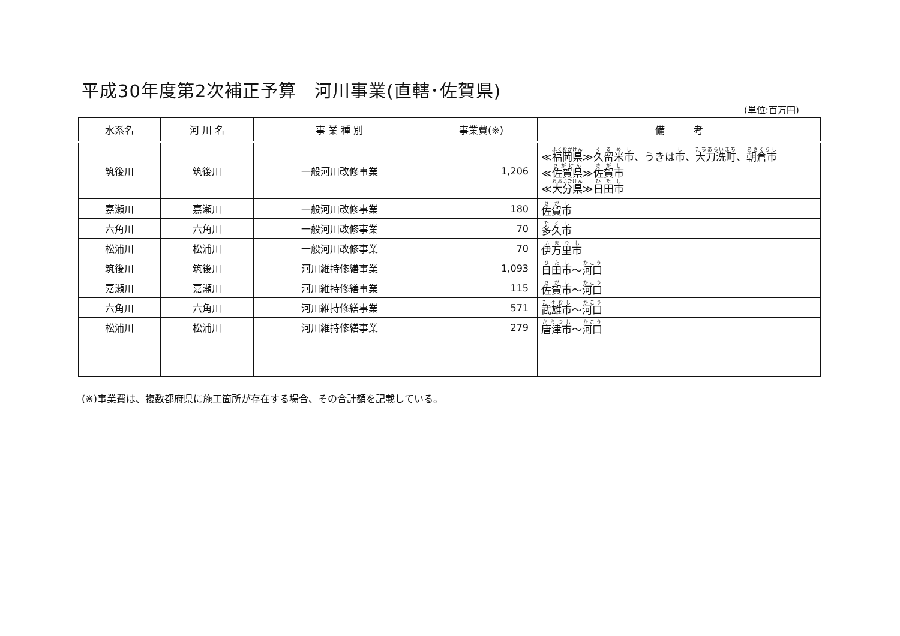平成30年度第2次補正予算　河川事業(直轄･佐賀県)
(単位:百万円)
| 水系名 | 河 川 名 | 事 業 種 別 | 事業費(※) | 備 考 |
| --- | --- | --- | --- | --- |
| 筑後川 | 筑後川 | 一般河川改修事業 | 1,206 | ≪ 福岡県 ≫ 久留米市 、うきは 市 、 大刀洗町 、 朝倉市 ≪ 佐賀県 ≫ 佐賀市 ≪ 大分県 ≫ 日田市 |
| 嘉瀬川 | 嘉瀬川 | 一般河川改修事業 | 180 | 佐賀市 |
| 六角川 | 六角川 | 一般河川改修事業 | 70 | 多久市 |
| 松浦川 | 松浦川 | 一般河川改修事業 | 70 | 伊万里市 |
| 筑後川 | 筑後川 | 河川維持修繕事業 | 1,093 | 日田市 ～ 河口 |
| 嘉瀬川 | 嘉瀬川 | 河川維持修繕事業 | 115 | 佐賀市 ～ 河口 |
| 六角川 | 六角川 | 河川維持修繕事業 | 571 | 武雄市 ～ 河口 |
| 松浦川 | 松浦川 | 河川維持修繕事業 | 279 | 唐津市 ～ 河口 |
(※)事業費は、複数都府県に施工箇所が存在する場合、その合計額を記載している。